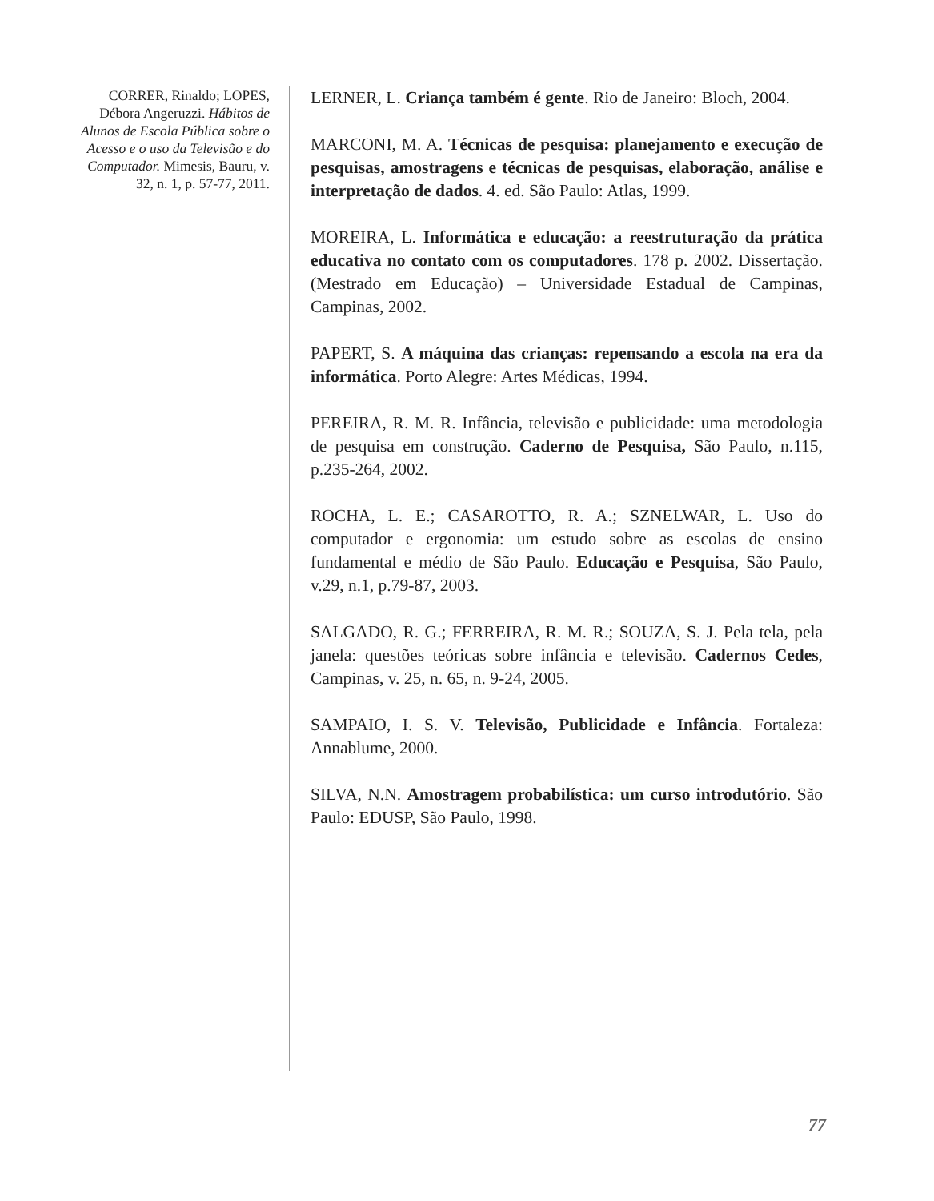CORRER, Rinaldo; LOPES, Débora Angeruzzi. Hábitos de Alunos de Escola Pública sobre o Acesso e o uso da Televisão e do Computador. Mimesis, Bauru, v. 32, n. 1, p. 57-77, 2011.
LERNER, L. Criança também é gente. Rio de Janeiro: Bloch, 2004.
MARCONI, M. A. Técnicas de pesquisa: planejamento e execução de pesquisas, amostragens e técnicas de pesquisas, elaboração, análise e interpretação de dados. 4. ed. São Paulo: Atlas, 1999.
MOREIRA, L. Informática e educação: a reestruturação da prática educativa no contato com os computadores. 178 p. 2002. Dissertação. (Mestrado em Educação) – Universidade Estadual de Campinas, Campinas, 2002.
PAPERT, S. A máquina das crianças: repensando a escola na era da informática. Porto Alegre: Artes Médicas, 1994.
PEREIRA, R. M. R. Infância, televisão e publicidade: uma metodologia de pesquisa em construção. Caderno de Pesquisa, São Paulo, n.115, p.235-264, 2002.
ROCHA, L. E.; CASAROTTO, R. A.; SZNELWAR, L. Uso do computador e ergonomia: um estudo sobre as escolas de ensino fundamental e médio de São Paulo. Educação e Pesquisa, São Paulo, v.29, n.1, p.79-87, 2003.
SALGADO, R. G.; FERREIRA, R. M. R.; SOUZA, S. J. Pela tela, pela janela: questões teóricas sobre infância e televisão. Cadernos Cedes, Campinas, v. 25, n. 65, n. 9-24, 2005.
SAMPAIO, I. S. V. Televisão, Publicidade e Infância. Fortaleza: Annablume, 2000.
SILVA, N.N. Amostragem probabilística: um curso introdutório. São Paulo: EDUSP, São Paulo, 1998.
77